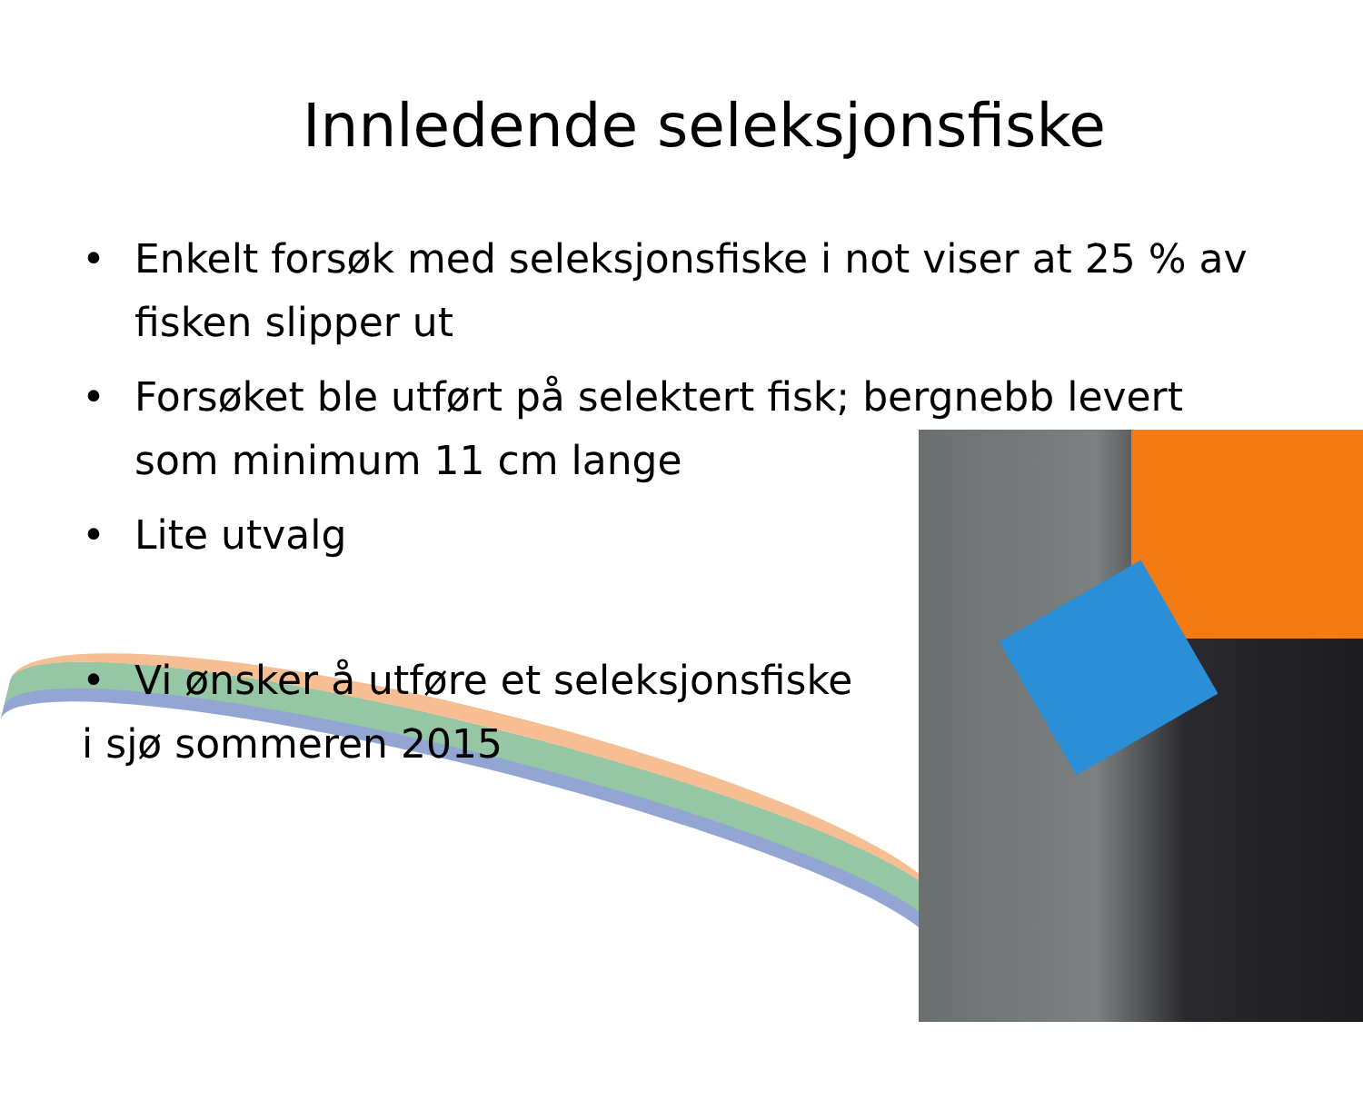Innledende seleksjonsfiske
• Enkelt forsøk med seleksjonsfiske i not viser at 25 % av fisken slipper ut
• Forsøket ble utført på selektert fisk; bergnebb levert som minimum 11 cm lange
• Lite utvalg
• Vi ønsker å utføre et seleksjonsfiske
i sjø sommeren 2015